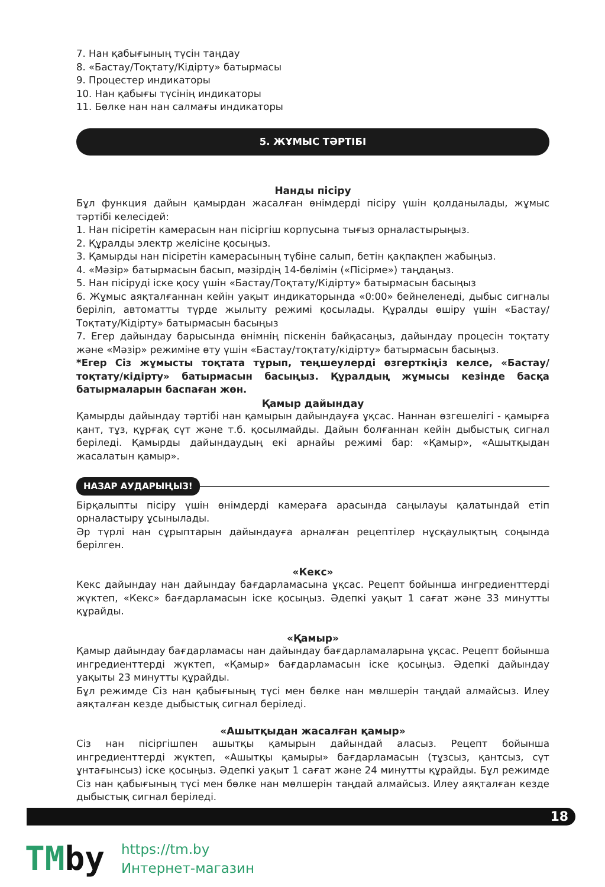7. Нан қабығының түсін таңдау
8. «Бастау/Тоқтату/Кідірту» батырмасы
9. Процестер индикаторы
10. Нан қабығы түсінің индикаторы
11. Бөлке нан нан салмағы индикаторы
5. ЖҰМЫС ТӘРТІБІ
Нанды пісіру
Бұл функция дайын қамырдан жасалған өнімдерді пісіру үшін қолданылады, жұмыс тәртібі келесідей:
1. Нан пісіретін камерасын нан пісіргіш корпусына тығыз орналастырыңыз.
2. Құралды электр желісіне қосыңыз.
3. Қамырды нан пісіретін камерасының түбіне салып, бетін қақпақпен жабыңыз.
4. «Мәзір» батырмасын басып, мәзірдің 14-бөлімін («Пісірме») таңдаңыз.
5. Нан пісіруді іске қосу үшін «Бастау/Тоқтату/Кідірту» батырмасын басыңыз
6. Жұмыс аяқталғаннан кейін уақыт индикаторында «0:00» бейнеленеді, дыбыс сигналы беріліп, автоматты түрде жылыту режимі қосылады. Құралды өшіру үшін «Бастау/Тоқтату/Кідірту» батырмасын басыңыз
7. Егер дайындау барысында өнімнің піскенін байқасаңыз, дайындау процесін тоқтату және «Мәзір» режиміне өту үшін «Бастау/тоқтату/кідірту» батырмасын басыңыз.
*Егер Сіз жұмысты тоқтата тұрып, теңшеулерді өзгерткіңіз келсе, «Бастау/тоқтату/кідірту» батырмасын басыңыз. Құралдың жұмысы кезінде басқа батырмаларын баспаған жөн.
Қамыр дайындау
Қамырды дайындау тәртібі нан қамырын дайындауға ұқсас. Наннан өзгешелігі - қамырға қант, тұз, құрғақ сүт және т.б. қосылмайды. Дайын болғаннан кейін дыбыстық сигнал беріледі. Қамырды дайындаудың екі арнайы режимі бар: «Қамыр», «Ашытқыдан жасалатын қамыр».
НАЗАР АУДАРЫҢЫЗ!
Бірқалыпты пісіру үшін өнімдерді камераға арасында саңылауы қалатындай етіп орналастыру ұсынылады.
Әр түрлі нан сұрыптарын дайындауға арналған рецептілер нұсқаулықтың соңында берілген.
«Кекс»
Кекс дайындау нан дайындау бағдарламасына ұқсас. Рецепт бойынша ингредиенттерді жүктеп, «Кекс» бағдарламасын іске қосыңыз. Әдепкі уақыт 1 сағат және 33 минутты құрайды.
«Қамыр»
Қамыр дайындау бағдарламасы нан дайындау бағдарламаларына ұқсас. Рецепт бойынша ингредиенттерді жүктеп, «Қамыр» бағдарламасын іске қосыңыз. Әдепкі дайындау уақыты 23 минутты құрайды.
Бұл режимде Сіз нан қабығының түсі мен бөлке нан мөлшерін таңдай алмайсыз. Илеу аяқталған кезде дыбыстық сигнал беріледі.
«Ашытқыдан жасалған қамыр»
Сіз нан пісіргішпен ашытқы қамырын дайындай аласыз. Рецепт бойынша ингредиенттерді жүктеп, «Ашытқы қамыры» бағдарламасын (тұзсыз, қантсыз, сүт ұнтағынсыз) іске қосыңыз. Әдепкі уақыт 1 сағат және 24 минутты құрайды. Бұл режимде Сіз нан қабығының түсі мен бөлке нан мөлшерін таңдай алмайсыз. Илеу аяқталған кезде дыбыстық сигнал беріледі.
18
TMby
https://tm.by
Интернет-магазин